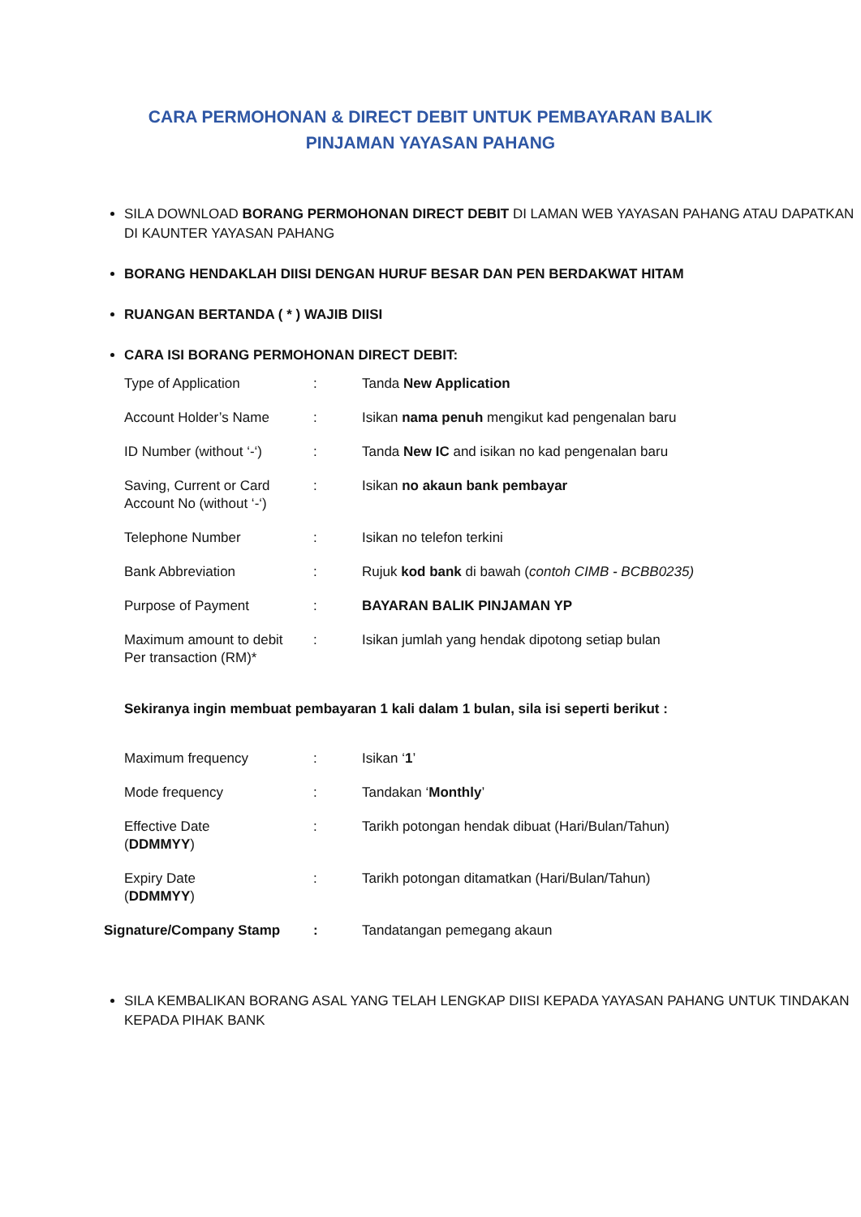CARA PERMOHONAN & DIRECT DEBIT UNTUK PEMBAYARAN BALIK
PINJAMAN YAYASAN PAHANG
SILA DOWNLOAD BORANG PERMOHONAN DIRECT DEBIT DI LAMAN WEB YAYASAN PAHANG ATAU DAPATKAN DI KAUNTER YAYASAN PAHANG
BORANG HENDAKLAH DIISI DENGAN HURUF BESAR DAN PEN BERDAKWAT HITAM
RUANGAN BERTANDA ( * ) WAJIB DIISI
CARA ISI BORANG PERMOHONAN DIRECT DEBIT:
| Type of Application | : | Tanda New Application |
| Account Holder’s Name | : | Isikan nama penuh mengikut kad pengenalan baru |
| ID Number (without ‘-‘) | : | Tanda New IC and isikan no kad pengenalan baru |
| Saving, Current or Card Account No (without ‘-‘) | : | Isikan no akaun bank pembayar |
| Telephone Number | : | Isikan no telefon terkini |
| Bank Abbreviation | : | Rujuk kod bank di bawah ( contoh CIMB - BCBB0235) |
| Purpose of Payment | : | BAYARAN BALIK PINJAMAN YP |
| Maximum amount to debit Per transaction (RM)* | : | Isikan jumlah yang hendak dipotong setiap bulan |
Sekiranya ingin membuat pembayaran 1 kali dalam 1 bulan, sila isi seperti berikut :
| Maximum frequency | : | Isikan ‘ 1 ’ |
| Mode frequency | : | Tandakan ‘ Monthly ’ |
| Effective Date ( DDMMYY ) | : | Tarikh potongan hendak dibuat (Hari/Bulan/Tahun) |
| Expiry Date ( DDMMYY ) | : | Tarikh potongan ditamatkan (Hari/Bulan/Tahun) |
| Signature/Company Stamp | : | Tandatangan pemegang akaun |
SILA KEMBALIKAN BORANG ASAL YANG TELAH LENGKAP DIISI KEPADA YAYASAN PAHANG UNTUK TINDAKAN KEPADA PIHAK BANK